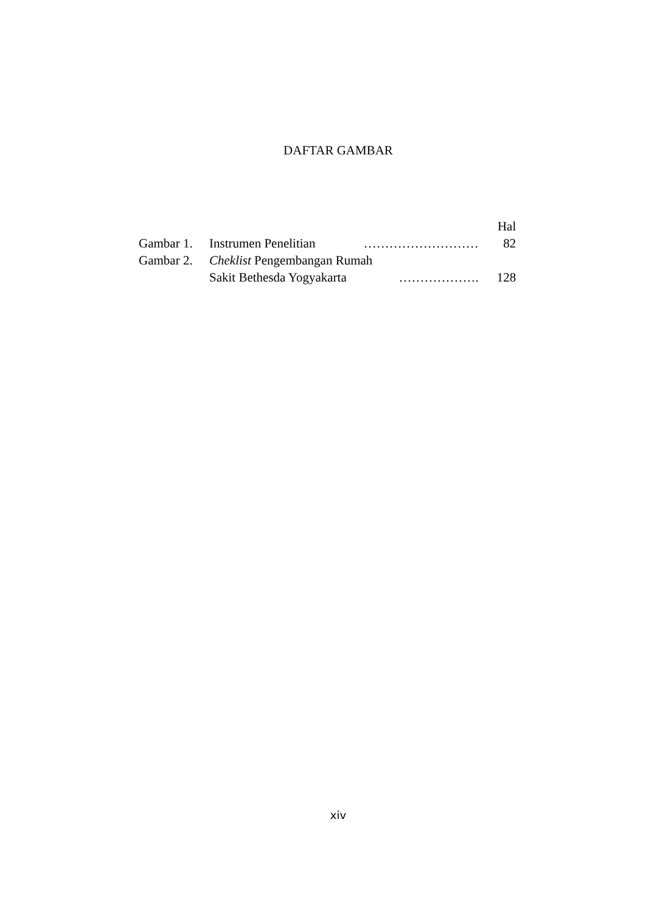DAFTAR GAMBAR
| | | | Hal |
| Gambar 1. | Instrumen Penelitian | ……………………… | 82 |
| Gambar 2. | Cheklist Pengembangan Rumah | | |
| | Sakit Bethesda Yogyakarta | ………………. | 128 |
xiv